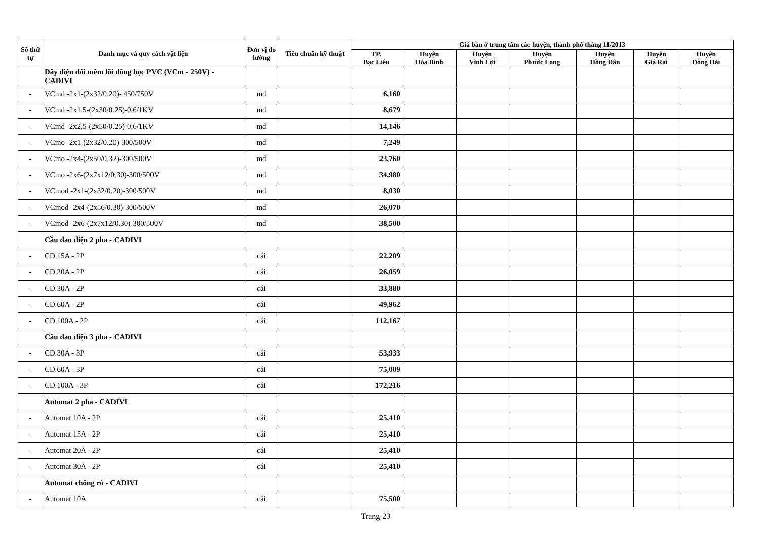| Số thứ tự | Danh mục và quy cách vật liệu | Đơn vị đo lường | Tiêu chuẩn kỹ thuật | Giá bán ở trung tâm các huyện, thành phố tháng 11/2013 | | | | | | |
| --- | --- | --- | --- | --- | --- | --- | --- | --- | --- | --- |
| | | | | TP. Bạc Liêu | Huyện Hòa Bình | Huyện Vĩnh Lợi | Huyện Phước Long | Huyện Hồng Dân | Huyện Giá Rai | Huyện Đông Hải |
| | Dây điện đôi mềm lõi đồng bọc PVC (VCm - 250V) - CADIVI | | | | | | | | | |
| - | VCmd -2x1-(2x32/0.20)- 450/750V | md | | 6,160 | | | | | | |
| - | VCmd -2x1,5-(2x30/0.25)-0,6/1KV | md | | 8,679 | | | | | | |
| - | VCmd -2x2,5-(2x50/0.25)-0,6/1KV | md | | 14,146 | | | | | | |
| - | VCmo -2x1-(2x32/0.20)-300/500V | md | | 7,249 | | | | | | |
| - | VCmo -2x4-(2x50/0.32)-300/500V | md | | 23,760 | | | | | | |
| - | VCmo -2x6-(2x7x12/0.30)-300/500V | md | | 34,980 | | | | | | |
| - | VCmod -2x1-(2x32/0.20)-300/500V | md | | 8,030 | | | | | | |
| - | VCmod -2x4-(2x56/0.30)-300/500V | md | | 26,070 | | | | | | |
| - | VCmod -2x6-(2x7x12/0.30)-300/500V | md | | 38,500 | | | | | | |
| | Cầu dao điện 2 pha - CADIVI | | | | | | | | | |
| - | CD 15A - 2P | cái | | 22,209 | | | | | | |
| - | CD 20A - 2P | cái | | 26,059 | | | | | | |
| - | CD 30A - 2P | cái | | 33,880 | | | | | | |
| - | CD 60A - 2P | cái | | 49,962 | | | | | | |
| - | CD 100A - 2P | cái | | 112,167 | | | | | | |
| | Cầu dao điện 3 pha - CADIVI | | | | | | | | | |
| - | CD 30A - 3P | cái | | 53,933 | | | | | | |
| - | CD 60A - 3P | cái | | 75,009 | | | | | | |
| - | CD 100A - 3P | cái | | 172,216 | | | | | | |
| | Automat 2 pha - CADIVI | | | | | | | | | |
| - | Automat 10A - 2P | cái | | 25,410 | | | | | | |
| - | Automat 15A - 2P | cái | | 25,410 | | | | | | |
| - | Automat 20A - 2P | cái | | 25,410 | | | | | | |
| - | Automat 30A - 2P | cái | | 25,410 | | | | | | |
| | Automat chống rò - CADIVI | | | | | | | | | |
| - | Automat 10A | cái | | 75,500 | | | | | | |
Trang 23